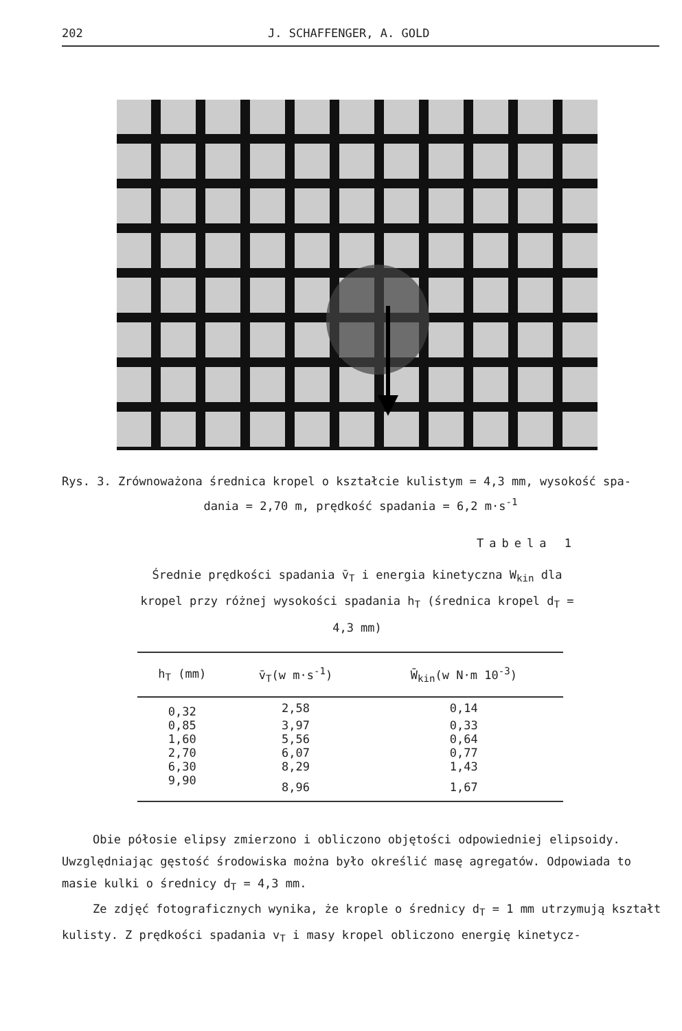202 J. SCHAFFENGER, A. GOLD
Rys. 3. Zrównoważona średnica kropel o kształcie kulistym = 4,3 mm, wysokość spa-
dania = 2,70 m, prędkość spadania = 6,2 m·s<sup>-1</sup>
Tabela 1
Średnie prędkości spadania v̄<sub>T</sub> i energia kinetyczna W<sub>kin</sub> dla kropel przy różnej wysokości spadania h<sub>T</sub> (średnica kropel d<sub>T</sub> = 4,3 mm)
| h<sub>T</sub> (mm) | v̄<sub>T</sub>(w m·s<sup>-1</sup>) | W̄<sub>kin</sub>(w N·m 10<sup>-3</sup>) |
| --- | --- | --- |
| 0,32 | 2,58 | 0,14 |
| 0,85 | 3,97 | 0,33 |
| 1,60 | 5,56 | 0,64 |
| 2,70 | 6,07 | 0,77 |
| 6,30 | 8,29 | 1,43 |
| 9,90 | 8,96 | 1,67 |
Obie półosie elipsy zmierzono i obliczono objętości odpowiedniej elipsoidy. Uwzględniając gęstość środowiska można było określić masę agregatów. Odpowiada to masie kulki o średnicy d<sub>T</sub> = 4,3 mm.
Ze zdjęć fotograficznych wynika, że krople o średnicy d<sub>T</sub> = 1 mm utrzymują kształt kulisty. Z prędkości spadania v<sub>T</sub> i masy kropel obliczono energię kinetycz-